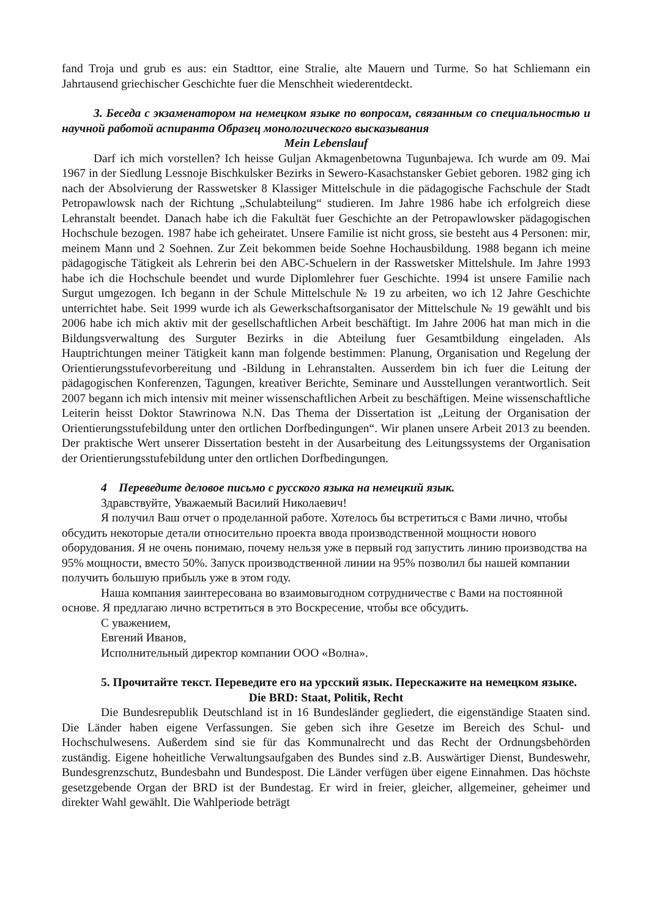fand Troja und grub es aus: ein Stadttor, eine Stralie, alte Mauern und Turme. So hat Schliemann ein Jahrtausend griechischer Geschichte fuer die Menschheit wiederentdeckt.
3. Беседа с экзаменатором на немецком языке по вопросам, связанным со специальностью и научной работой аспиранта Образец монологического высказывания
Mein Lebenslauf
Darf ich mich vorstellen? Ich heisse Guljan Akmagenbetowna Tugunbajewa. Ich wurde am 09. Mai 1967 in der Siedlung Lessnoje Bischkulsker Bezirks in Sewero-Kasachstansker Gebiet geboren. 1982 ging ich nach der Absolvierung der Rasswetsker 8 Klassiger Mittelschule in die pädagogische Fachschule der Stadt Petropawlowsk nach der Richtung „Schulabteilung“ studieren. Im Jahre 1986 habe ich erfolgreich diese Lehranstalt beendet. Danach habe ich die Fakultät fuer Geschichte an der Petropawlowsker pädagogischen Hochschule bezogen. 1987 habe ich geheiratet. Unsere Familie ist nicht gross, sie besteht aus 4 Personen: mir, meinem Mann und 2 Soehnen. Zur Zeit bekommen beide Soehne Hochausbildung. 1988 begann ich meine pädagogische Tätigkeit als Lehrerin bei den ABC-Schuelern in der Rasswetsker Mittelshule. Im Jahre 1993 habe ich die Hochschule beendet und wurde Diplomlehrer fuer Geschichte. 1994 ist unsere Familie nach Surgut umgezogen. Ich begann in der Schule Mittelschule № 19 zu arbeiten, wo ich 12 Jahre Geschichte unterrichtet habe. Seit 1999 wurde ich als Gewerkschaftsorganisator der Mittelschule № 19 gewählt und bis 2006 habe ich mich aktiv mit der gesellschaftlichen Arbeit beschäftigt. Im Jahre 2006 hat man mich in die Bildungsverwaltung des Surguter Bezirks in die Abteilung fuer Gesamtbildung eingeladen. Als Hauptrichtungen meiner Tätigkeit kann man folgende bestimmen: Planung, Organisation und Regelung der Orientierungsstufevorbereitung und -Bildung in Lehranstalten. Ausserdem bin ich fuer die Leitung der pädagogischen Konferenzen, Tagungen, kreativer Berichte, Seminare und Ausstellungen verantwortlich. Seit 2007 begann ich mich intensiv mit meiner wissenschaftlichen Arbeit zu beschäftigen. Meine wissenschaftliche Leiterin heisst Doktor Stawrinowa N.N. Das Thema der Dissertation ist „Leitung der Organisation der Orientierungsstufebildung unter den ortlichen Dorfbedingungen“. Wir planen unsere Arbeit 2013 zu beenden. Der praktische Wert unserer Dissertation besteht in der Ausarbeitung des Leitungssystems der Organisation der Orientierungsstufebildung unter den ortlichen Dorfbedingungen.
4 Переведите деловое письмо с русского языка на немецкий язык.
Здравствуйте, Уважаемый Василий Николаевич!
Я получил Ваш отчет о проделанной работе. Хотелось бы встретиться с Вами лично, чтобы обсудить некоторые детали относительно проекта ввода производственной мощности нового оборудования. Я не очень понимаю, почему нельзя уже в первый год запустить линию производства на 95% мощности, вместо 50%. Запуск производственной линии на 95% позволил бы нашей компании получить большую прибыль уже в этом году.
Наша компания заинтересована во взаимовыгодном сотрудничестве с Вами на постоянной основе. Я предлагаю лично встретиться в это Воскресение, чтобы все обсудить.
С уважением,
Евгений Иванов,
Исполнительный директор компании ООО «Волна».
5. Прочитайте текст. Переведите его на урсский язык. Перескажите на немецком языке.
Die BRD: Staat, Politik, Recht
Die Bundesrepublik Deutschland ist in 16 Bundesländer gegliedert, die eigenständige Staaten sind. Die Länder haben eigene Verfassungen. Sie geben sich ihre Gesetze im Bereich des Schul- und Hochschulwesens. Außerdem sind sie für das Kommunalrecht und das Recht der Ordnungsbehörden zuständig. Eigene hoheitliche Verwaltungsaufgaben des Bundes sind z.B. Auswärtiger Dienst, Bundeswehr, Bundesgrenzschutz, Bundesbahn und Bundespost. Die Länder verfügen über eigene Einnahmen. Das höchste gesetzgebende Organ der BRD ist der Bundestag. Er wird in freier, gleicher, allgemeiner, geheimer und direkter Wahl gewählt. Die Wahlperiode beträgt